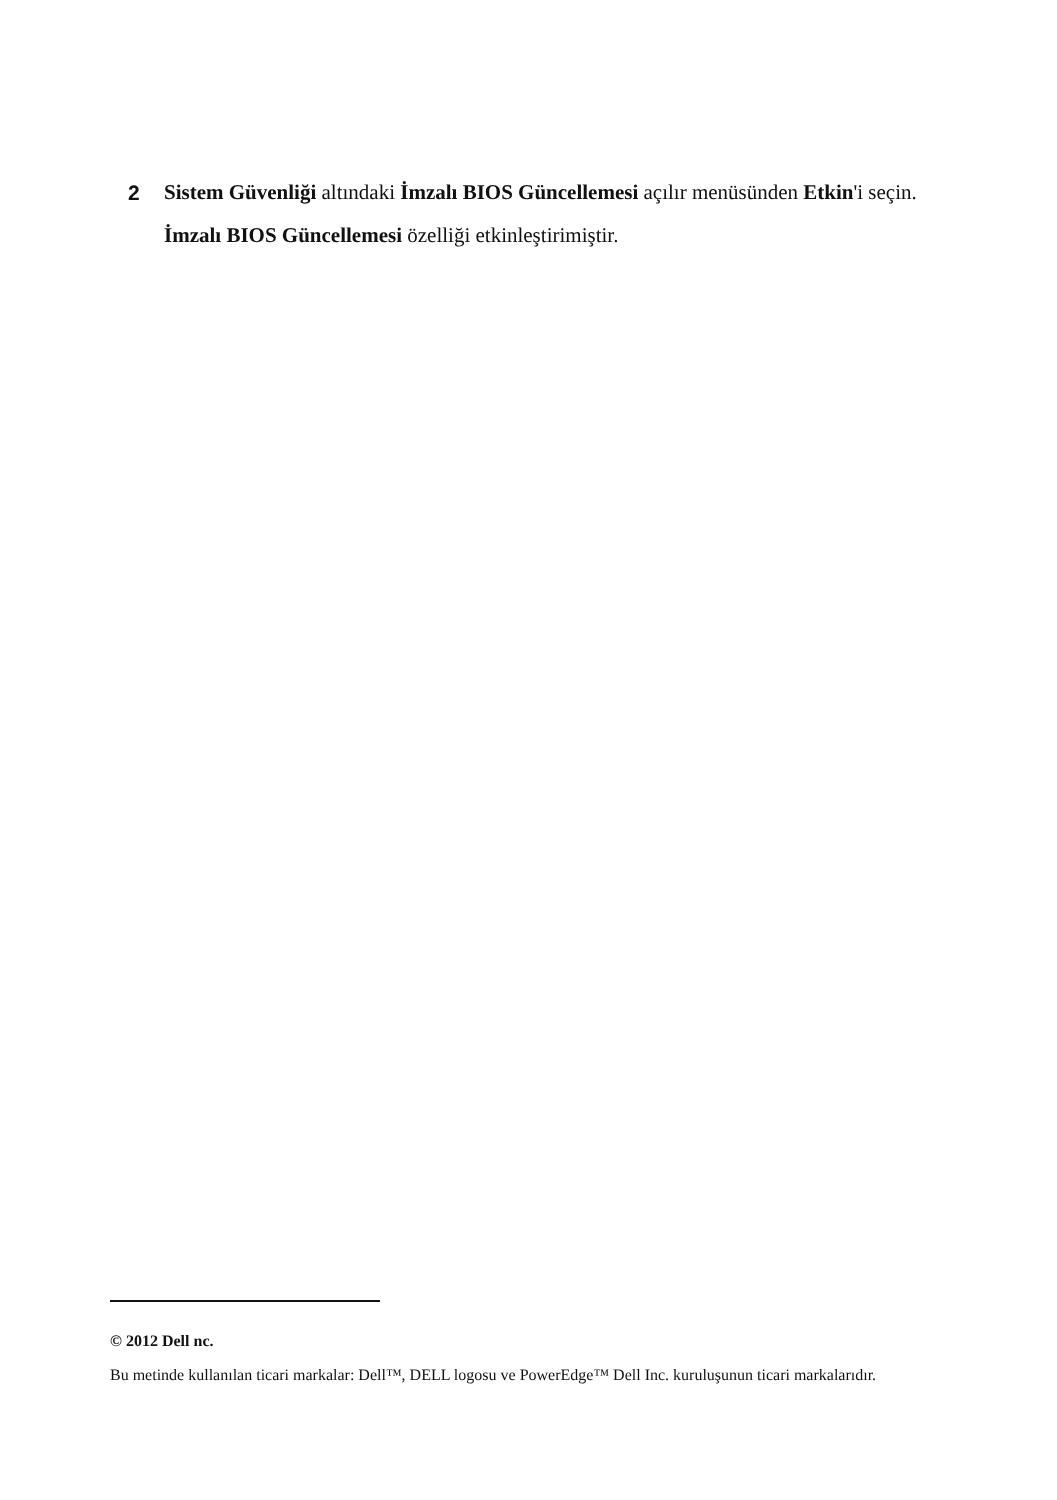2 Sistem Güvenliği altındaki İmzalı BIOS Güncellemesi açılır menüsünden Etkin'i seçin.
İmzalı BIOS Güncellemesi özelliği etkinleştirimiştir.
© 2012 Dell nc.
Bu metinde kullanılan ticari markalar: Dell™, DELL logosu ve PowerEdge™ Dell Inc. kuruluşunun ticari markalarıdır.